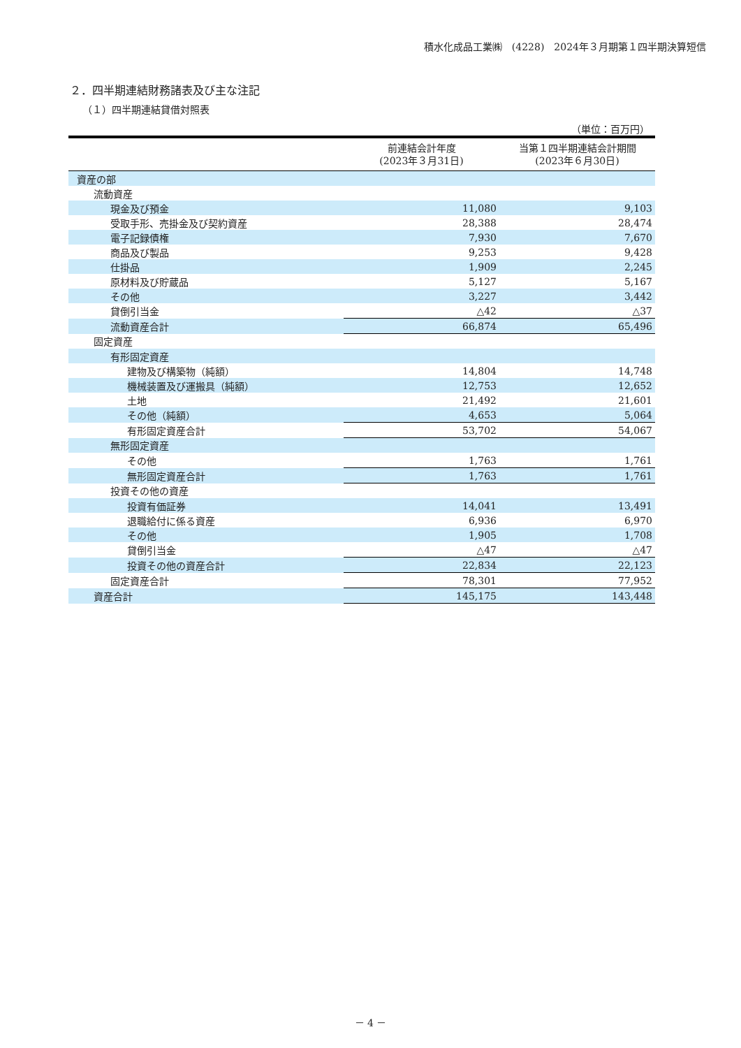積水化成品工業㈱　(4228)　2024年３月期第１四半期決算短信
２．四半期連結財務諸表及び主な注記
（１）四半期連結貸借対照表
（単位：百万円）
| | 前連結会計年度 (2023年３月31日) | 当第１四半期連結会計期間 (2023年６月30日) |
| --- | --- | --- |
| 資産の部 | | |
| 流動資産 | | |
| 現金及び預金 | 11,080 | 9,103 |
| 受取手形、売掛金及び契約資産 | 28,388 | 28,474 |
| 電子記録債権 | 7,930 | 7,670 |
| 商品及び製品 | 9,253 | 9,428 |
| 仕掛品 | 1,909 | 2,245 |
| 原材料及び貯蔵品 | 5,127 | 5,167 |
| その他 | 3,227 | 3,442 |
| 貸倒引当金 | △42 | △37 |
| 流動資産合計 | 66,874 | 65,496 |
| 固定資産 | | |
| 有形固定資産 | | |
| 建物及び構築物（純額） | 14,804 | 14,748 |
| 機械装置及び運搬具（純額） | 12,753 | 12,652 |
| 土地 | 21,492 | 21,601 |
| その他（純額） | 4,653 | 5,064 |
| 有形固定資産合計 | 53,702 | 54,067 |
| 無形固定資産 | | |
| その他 | 1,763 | 1,761 |
| 無形固定資産合計 | 1,763 | 1,761 |
| 投資その他の資産 | | |
| 投資有価証券 | 14,041 | 13,491 |
| 退職給付に係る資産 | 6,936 | 6,970 |
| その他 | 1,905 | 1,708 |
| 貸倒引当金 | △47 | △47 |
| 投資その他の資産合計 | 22,834 | 22,123 |
| 固定資産合計 | 78,301 | 77,952 |
| 資産合計 | 145,175 | 143,448 |
－ 4 －